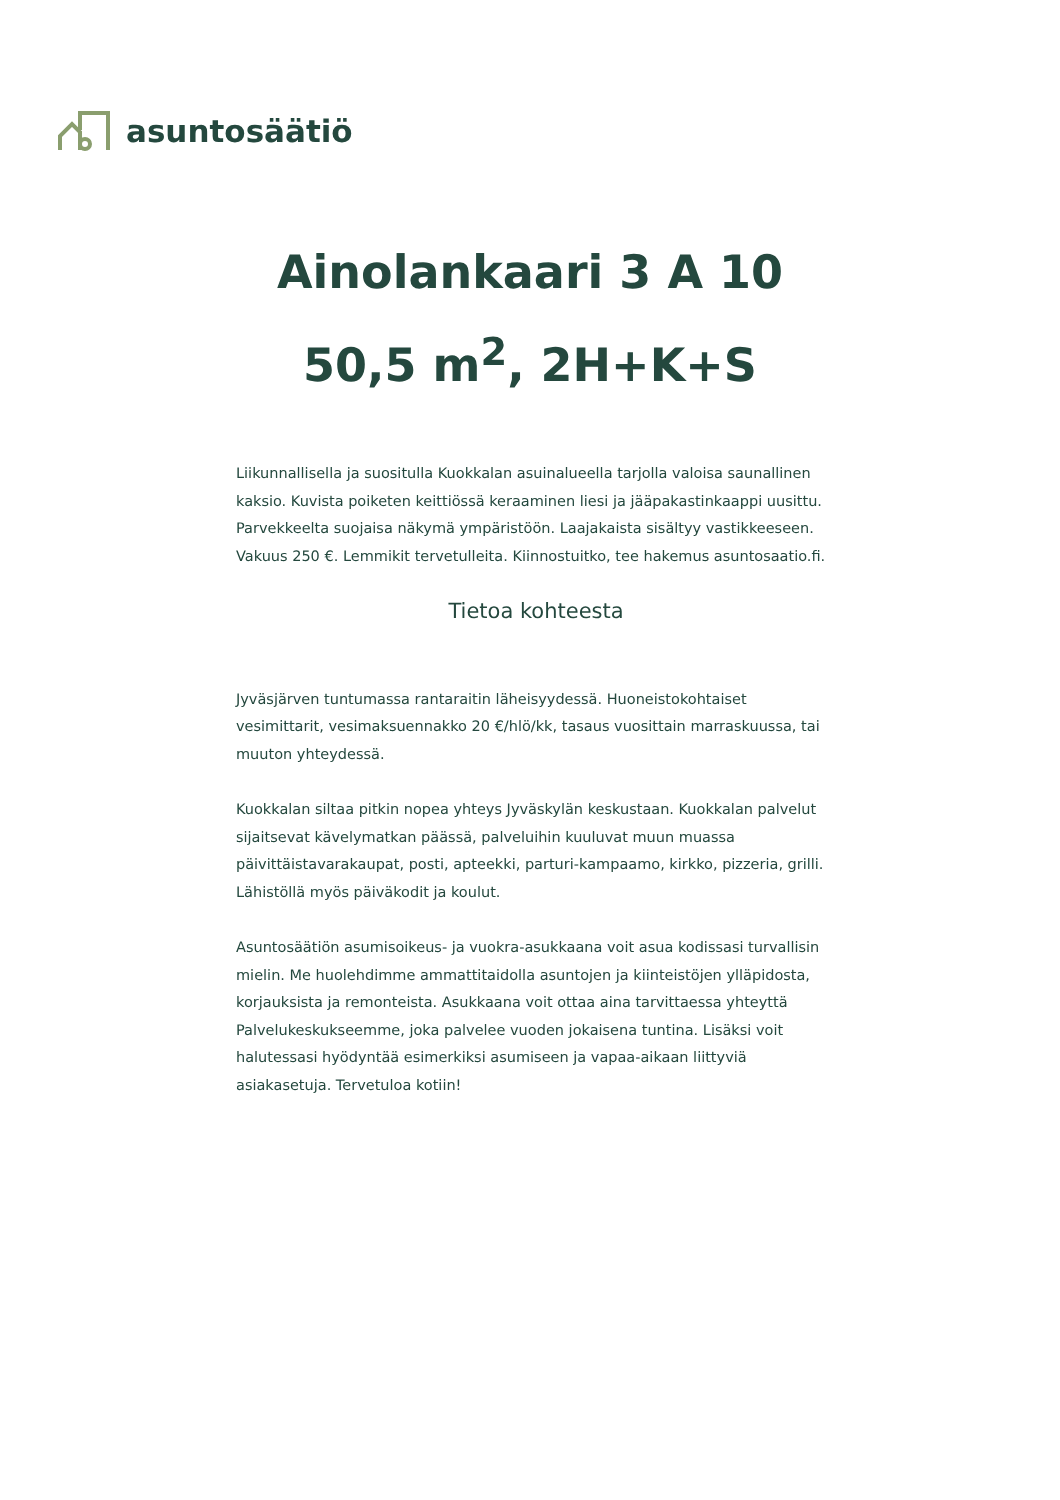asuntosäätiö
Ainolankaari 3 A 10
50,5 m<sup>2</sup>, 2H+K+S
Liikunnallisella ja suositulla Kuokkalan asuinalueella tarjolla valoisa saunallinen kaksio. Kuvista poiketen keittiössä keraaminen liesi ja jääpakastinkaappi uusittu. Parvekkeelta suojaisa näkymä ympäristöön. Laajakaista sisältyy vastikkeeseen. Vakuus 250 €. Lemmikit tervetulleita. Kiinnostuitko, tee hakemus asuntosaatio.fi.
Tietoa kohteesta
Jyväsjärven tuntumassa rantaraitin läheisyydessä. Huoneistokohtaiset vesimittarit, vesimaksuennakko 20 €/hlö/kk, tasaus vuosittain marraskuussa, tai muuton yhteydessä.
Kuokkalan siltaa pitkin nopea yhteys Jyväskylän keskustaan. Kuokkalan palvelut sijaitsevat kävelymatkan päässä, palveluihin kuuluvat muun muassa päivittäistavarakaupat, posti, apteekki, parturi-kampaamo, kirkko, pizzeria, grilli. Lähistöllä myös päiväkodit ja koulut.
Asuntosäätiön asumisoikeus- ja vuokra-asukkaana voit asua kodissasi turvallisin mielin. Me huolehdimme ammattitaidolla asuntojen ja kiinteistöjen ylläpidosta, korjauksista ja remonteista. Asukkaana voit ottaa aina tarvittaessa yhteyttä Palvelukeskukseemme, joka palvelee vuoden jokaisena tuntina. Lisäksi voit halutessasi hyödyntää esimerkiksi asumiseen ja vapaa-aikaan liittyviä asiakasetuja. Tervetuloa kotiin!